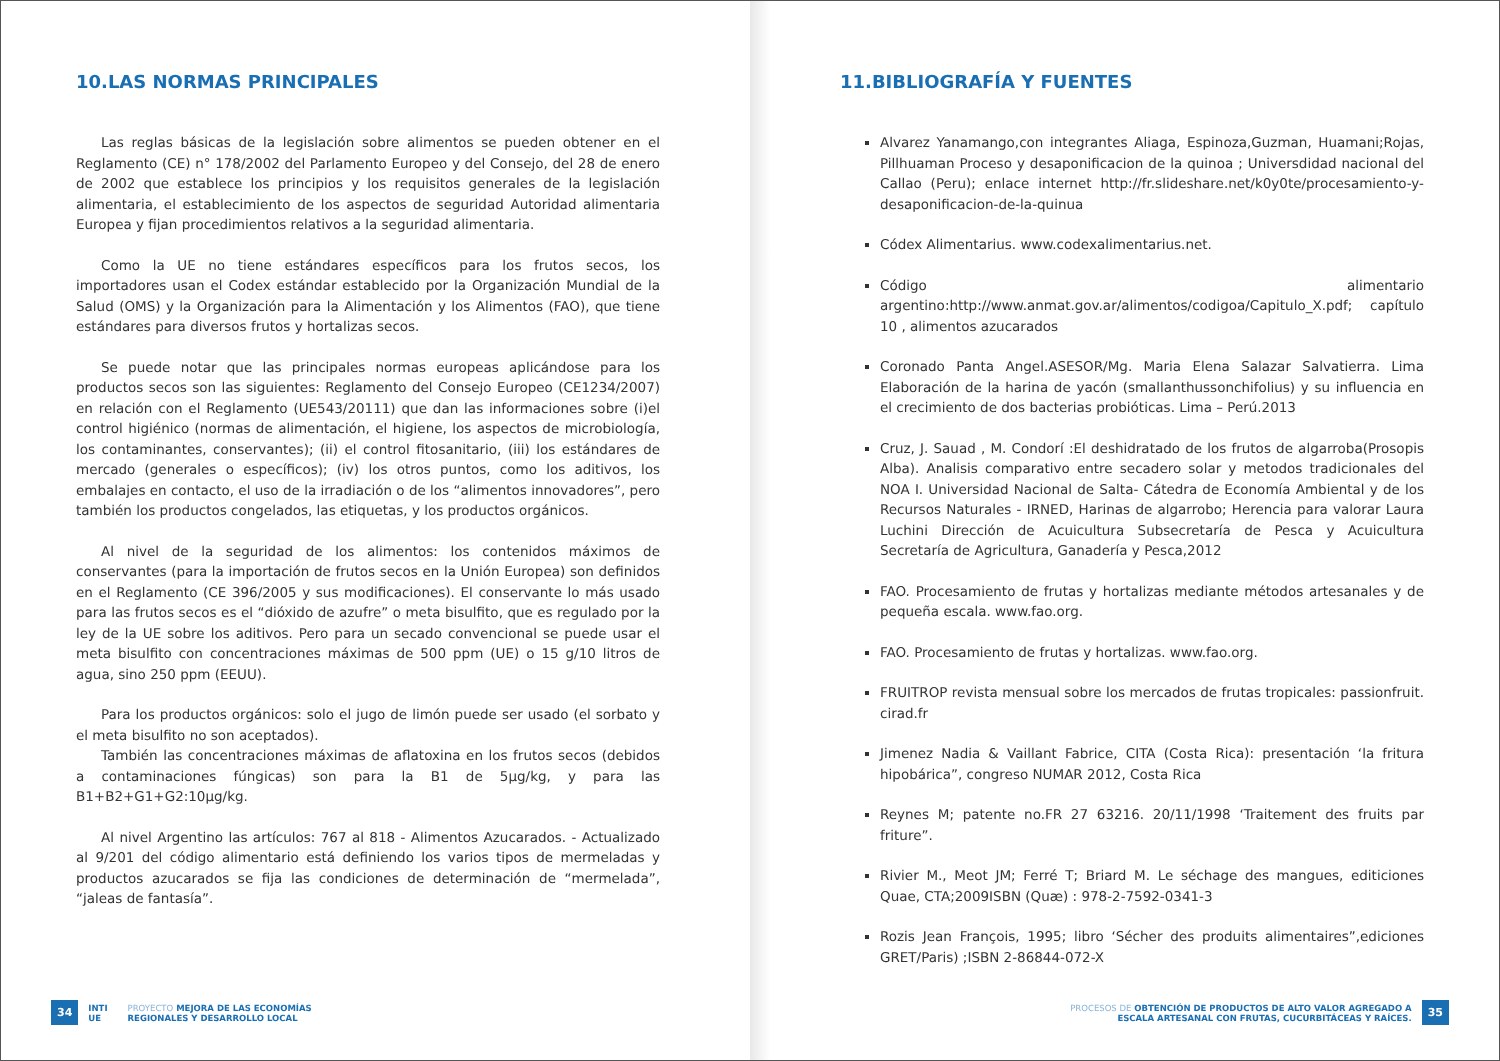10.LAS NORMAS PRINCIPALES
Las reglas básicas de la legislación sobre alimentos se pueden obtener en el Reglamento (CE) n° 178/2002 del Parlamento Europeo y del Consejo, del 28 de enero de 2002 que establece los principios y los requisitos generales de la legislación alimentaria, el establecimiento de los aspectos de seguridad Autoridad alimentaria Europea y fijan procedimientos relativos a la seguridad alimentaria.
Como la UE no tiene estándares específicos para los frutos secos, los importadores usan el Codex estándar establecido por la Organización Mundial de la Salud (OMS) y la Organización para la Alimentación y los Alimentos (FAO), que tiene estándares para diversos frutos y hortalizas secos.
Se puede notar que las principales normas europeas aplicándose para los productos secos son las siguientes: Reglamento del Consejo Europeo (CE1234/2007) en relación con el Reglamento (UE543/20111) que dan las informaciones sobre (i)el control higiénico (normas de alimentación, el higiene, los aspectos de microbiología, los contaminantes, conservantes); (ii) el control fitosanitario, (iii) los estándares de mercado (generales o específicos); (iv) los otros puntos, como los aditivos, los embalajes en contacto, el uso de la irradiación o de los “alimentos innovadores”, pero también los productos congelados, las etiquetas, y los productos orgánicos.
Al nivel de la seguridad de los alimentos: los contenidos máximos de conservantes (para la importación de frutos secos en la Unión Europea) son definidos en el Reglamento (CE 396/2005 y sus modificaciones). El conservante lo más usado para las frutos secos es el “dióxido de azufre” o meta bisulfito, que es regulado por la ley de la UE sobre los aditivos. Pero para un secado convencional se puede usar el meta bisulfito con concentraciones máximas de 500 ppm (UE) o 15 g/10 litros de agua, sino 250 ppm (EEUU).
Para los productos orgánicos: solo el jugo de limón puede ser usado (el sorbato y el meta bisulfito no son aceptados).
También las concentraciones máximas de aflatoxina en los frutos secos (debidos a contaminaciones fúngicas) son para la B1 de 5µg/kg, y para las B1+B2+G1+G2:10µg/kg.
Al nivel Argentino las artículos: 767 al 818 - Alimentos Azucarados. - Actualizado al 9/201 del código alimentario está definiendo los varios tipos de mermeladas y productos azucarados se fija las condiciones de determinación de “mermelada”, “jaleas de fantasía”.
34 INTI
UE PROYECTO MEJORA DE LAS ECONOMÍAS
REGIONALES Y DESARROLLO LOCAL
11.BIBLIOGRAFÍA Y FUENTES
Alvarez Yanamango,con integrantes Aliaga, Espinoza,Guzman, Huamani;Rojas, Pillhuaman Proceso y desaponificacion de la quinoa ; Universdidad nacional del Callao (Peru); enlace internet http://fr.slideshare.net/k0y0te/procesamiento-y-desaponificacion-de-la-quinua
Códex Alimentarius. www.codexalimentarius.net.
Código alimentario argentino:http://www.anmat.gov.ar/alimentos/codigoa/Capitulo_X.pdf; capítulo 10 , alimentos azucarados
Coronado Panta Angel.ASESOR/Mg. Maria Elena Salazar Salvatierra. Lima Elaboración de la harina de yacón (smallanthussonchifolius) y su influencia en el crecimiento de dos bacterias probióticas. Lima – Perú.2013
Cruz, J. Sauad , M. Condorí :El deshidratado de los frutos de algarroba(Prosopis Alba). Analisis comparativo entre secadero solar y metodos tradicionales del NOA I. Universidad Nacional de Salta- Cátedra de Economía Ambiental y de los Recursos Naturales - IRNED, Harinas de algarrobo; Herencia para valorar Laura Luchini Dirección de Acuicultura Subsecretaría de Pesca y Acuicultura Secretaría de Agricultura, Ganadería y Pesca,2012
FAO. Procesamiento de frutas y hortalizas mediante métodos artesanales y de pequeña escala. www.fao.org.
FAO. Procesamiento de frutas y hortalizas. www.fao.org.
FRUITROP revista mensual sobre los mercados de frutas tropicales: passionfruit. cirad.fr
Jimenez Nadia & Vaillant Fabrice, CITA (Costa Rica): presentación ‘la fritura hipobárica”, congreso NUMAR 2012, Costa Rica
Reynes M; patente no.FR 27 63216. 20/11/1998 ‘Traitement des fruits par friture”.
Rivier M., Meot JM; Ferré T; Briard M. Le séchage des mangues, editiciones Quae, CTA;2009ISBN (Quæ) : 978-2-7592-0341-3
Rozis Jean François, 1995; libro ‘Sécher des produits alimentaires”,ediciones GRET/Paris) ;ISBN 2-86844-072-X
PROCESOS DE OBTENCIÓN DE PRODUCTOS DE ALTO VALOR AGREGADO A
ESCALA ARTESANAL CON FRUTAS, CUCURBITÁCEAS Y RAÍCES. 35